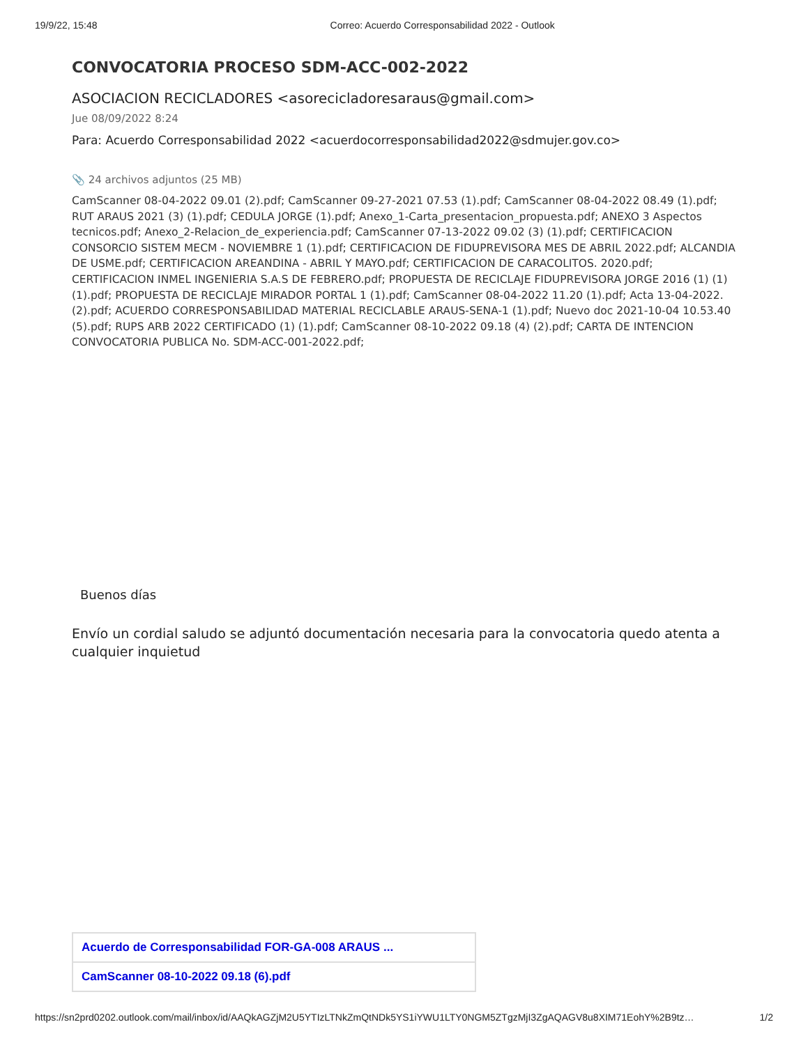19/9/22, 15:48 Correo: Acuerdo Corresponsabilidad 2022 - Outlook
CONVOCATORIA PROCESO SDM-ACC-002-2022
ASOCIACION RECICLADORES <asorecicladoresaraus@gmail.com>
Jue 08/09/2022 8:24
Para: Acuerdo Corresponsabilidad 2022 <acuerdocorresponsabilidad2022@sdmujer.gov.co>
📎 24 archivos adjuntos (25 MB)
CamScanner 08-04-2022 09.01 (2).pdf; CamScanner 09-27-2021 07.53 (1).pdf; CamScanner 08-04-2022 08.49 (1).pdf; RUT ARAUS 2021 (3) (1).pdf; CEDULA JORGE (1).pdf; Anexo_1-Carta_presentacion_propuesta.pdf; ANEXO 3 Aspectos tecnicos.pdf; Anexo_2-Relacion_de_experiencia.pdf; CamScanner 07-13-2022 09.02 (3) (1).pdf; CERTIFICACION CONSORCIO SISTEM MECM - NOVIEMBRE 1 (1).pdf; CERTIFICACION DE FIDUPREVISORA MES DE ABRIL 2022.pdf; ALCANDIA DE USME.pdf; CERTIFICACION AREANDINA - ABRIL Y MAYO.pdf; CERTIFICACION DE CARACOLITOS. 2020.pdf; CERTIFICACION INMEL INGENIERIA S.A.S DE FEBRERO.pdf; PROPUESTA DE RECICLAJE FIDUPREVISORA JORGE 2016 (1) (1) (1).pdf; PROPUESTA DE RECICLAJE MIRADOR PORTAL 1 (1).pdf; CamScanner 08-04-2022 11.20 (1).pdf; Acta 13-04-2022. (2).pdf; ACUERDO CORRESPONSABILIDAD MATERIAL RECICLABLE ARAUS-SENA-1 (1).pdf; Nuevo doc 2021-10-04 10.53.40 (5).pdf; RUPS ARB 2022 CERTIFICADO (1) (1).pdf; CamScanner 08-10-2022 09.18 (4) (2).pdf; CARTA DE INTENCION CONVOCATORIA PUBLICA No. SDM-ACC-001-2022.pdf;
Buenos días
Envío un cordial saludo se adjuntó documentación necesaria para la convocatoria quedo atenta a cualquier inquietud
Acuerdo de Corresponsabilidad FOR-GA-008 ARAUS ...
CamScanner 08-10-2022 09.18 (6).pdf
https://sn2prd0202.outlook.com/mail/inbox/id/AAQkAGZjM2U5YTIzLTNkZmQtNDk5YS1iYWU1LTY0NGM5ZTgzMjI3ZgAQAGV8u8XIM71EohY%2B9tz… 1/2